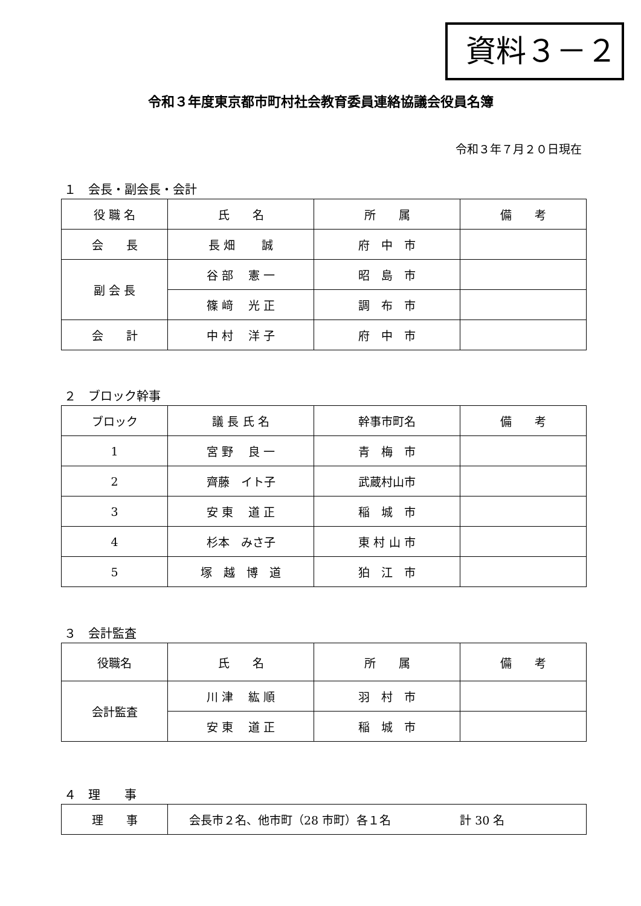資料３－２
令和３年度東京都市町村社会教育委員連絡協議会役員名簿
令和３年７月２０日現在
１　会長・副会長・会計
| 役 職 名 | 氏 名 | 所 属 | 備 考 |
| --- | --- | --- | --- |
| 会 長 | 長 畑 誠 | 府 中 市 | |
| 副 会 長 | 谷 部 憲 一 | 昭 島 市 | |
| | 篠 﨑 光 正 | 調 布 市 | |
| 会 計 | 中 村 洋 子 | 府 中 市 | |
２　ブロック幹事
| ブロック | 議 長 氏 名 | 幹事市町名 | 備 考 |
| --- | --- | --- | --- |
| 1 | 宮 野 良 一 | 青 梅 市 | |
| 2 | 齊藤 イト子 | 武蔵村山市 | |
| 3 | 安 東 道 正 | 稲 城 市 | |
| 4 | 杉本 みさ子 | 東 村 山 市 | |
| 5 | 塚 越 博 道 | 狛 江 市 | |
３　会計監査
| 役職名 | 氏 名 | 所 属 | 備 考 |
| --- | --- | --- | --- |
| 会計監査 | 川 津 紘 順 | 羽 村 市 | |
| | 安 東 道 正 | 稲 城 市 | |
４　理　　事
| 理 事 | 会長市２名、他市町（28 市町）各１名 計 30 名 |